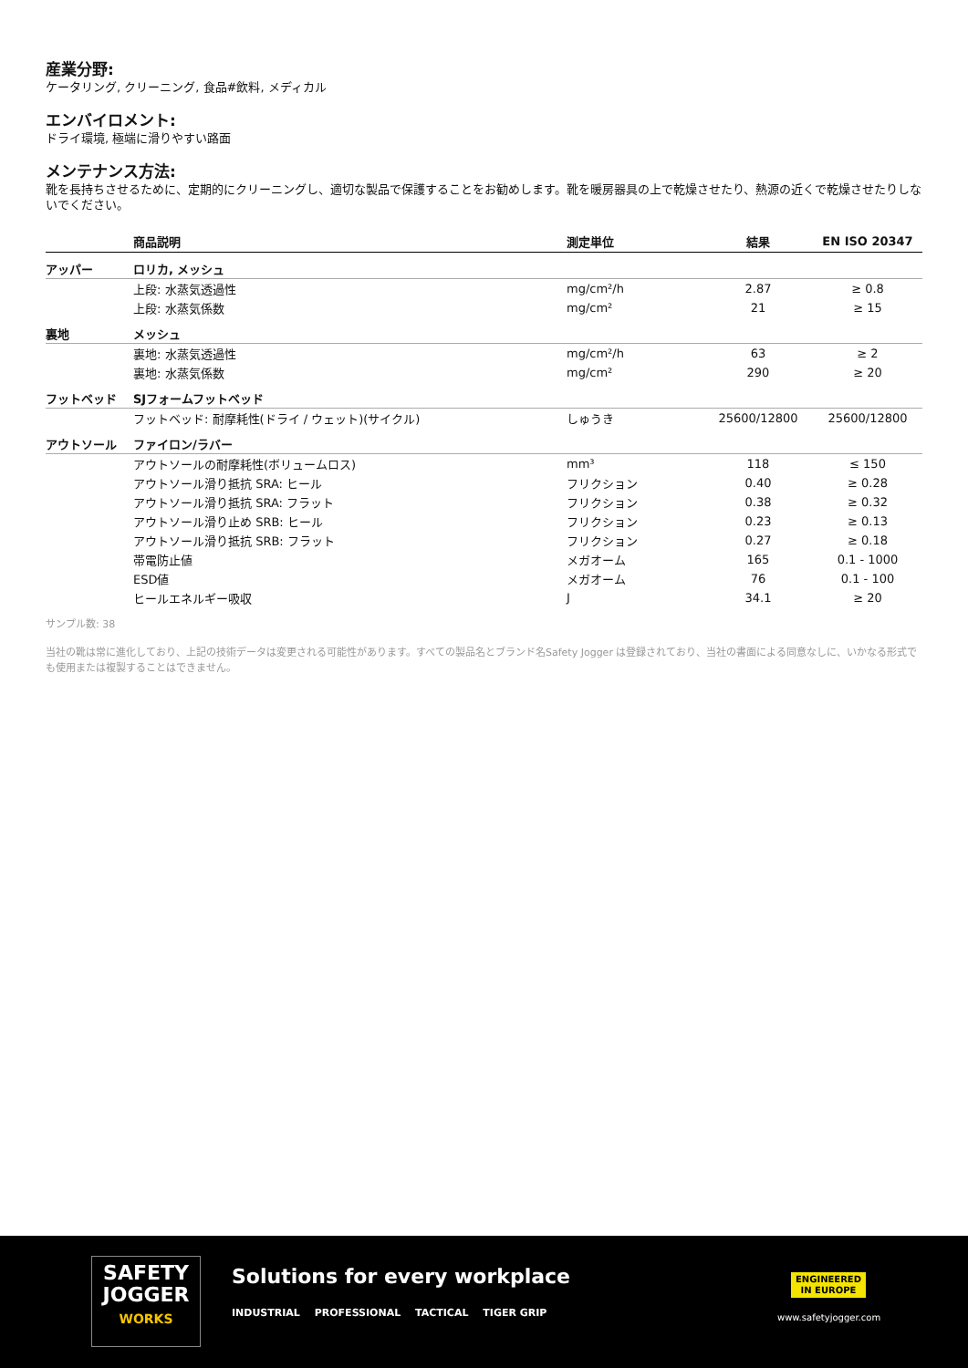産業分野:
ケータリング, クリーニング, 食品#飲料, メディカル
エンバイロメント:
ドライ環境, 極端に滑りやすい路面
メンテナンス方法:
靴を長持ちさせるために、定期的にクリーニングし、適切な製品で保護することをお勧めします。靴を暖房器具の上で乾燥させたり、熱源の近くで乾燥させたりしないでください。
| | 商品説明 | 測定単位 | 結果 | EN ISO 20347 |
| --- | --- | --- | --- | --- |
| アッパー | ロリカ, メッシュ | | | |
| | 上段: 水蒸気透過性 | mg/cm²/h | 2.87 | ≥ 0.8 |
| | 上段: 水蒸気係数 | mg/cm² | 21 | ≥ 15 |
| 裏地 | メッシュ | | | |
| | 裏地: 水蒸気透過性 | mg/cm²/h | 63 | ≥ 2 |
| | 裏地: 水蒸気係数 | mg/cm² | 290 | ≥ 20 |
| フットベッド | SJフォームフットベッド | | | |
| | フットベッド: 耐摩耗性(ドライ / ウェット)(サイクル) | しゅうき | 25600/12800 | 25600/12800 |
| アウトソール | ファイロン/ラバー | | | |
| | アウトソールの耐摩耗性(ボリュームロス) | mm³ | 118 | ≤ 150 |
| | アウトソール滑り抵抗 SRA: ヒール | フリクション | 0.40 | ≥ 0.28 |
| | アウトソール滑り抵抗 SRA: フラット | フリクション | 0.38 | ≥ 0.32 |
| | アウトソール滑り止め SRB: ヒール | フリクション | 0.23 | ≥ 0.13 |
| | アウトソール滑り抵抗 SRB: フラット | フリクション | 0.27 | ≥ 0.18 |
| | 帯電防止値 | メガオーム | 165 | 0.1 - 1000 |
| | ESD値 | メガオーム | 76 | 0.1 - 100 |
| | ヒールエネルギー吸収 | J | 34.1 | ≥ 20 |
サンプル数: 38
当社の靴は常に進化しており、上記の技術データは変更される可能性があります。すべての製品名とブランド名Safety Jogger は登録されており、当社の書面による同意なしに、いかなる形式でも使用または複製することはできません。
SAFETY
JOGGER
WORKS
Solutions for every workplace
INDUSTRIAL PROFESSIONAL TACTICAL TIGER GRIP
ENGINEERED
IN EUROPE
www.safetyjogger.com